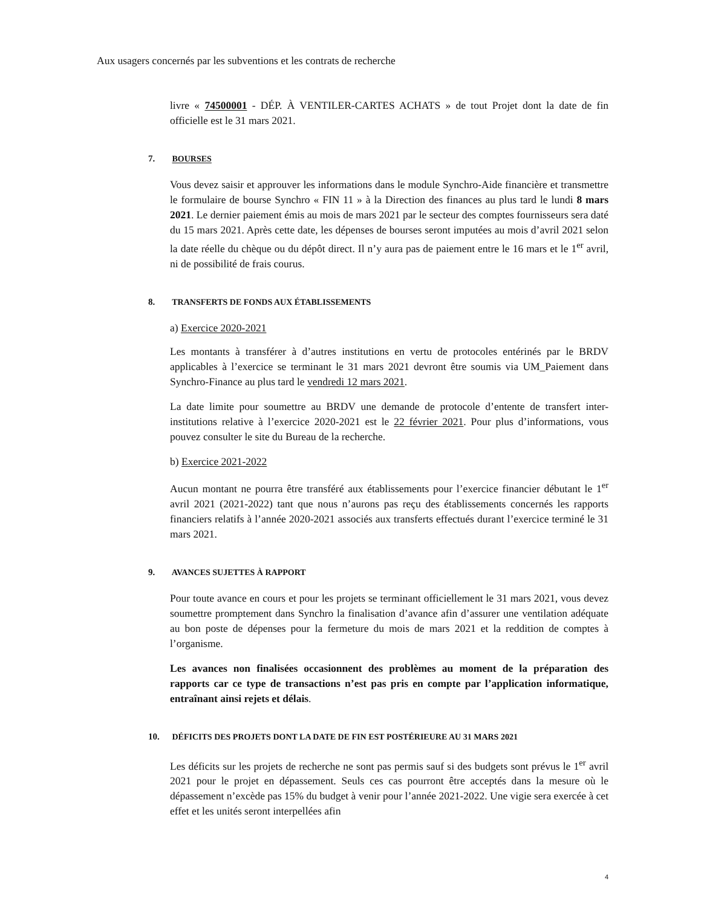Aux usagers concernés par les subventions et les contrats de recherche
livre « 74500001 - DÉP. À VENTILER-CARTES ACHATS » de tout Projet dont la date de fin officielle est le 31 mars 2021.
7. BOURSES
Vous devez saisir et approuver les informations dans le module Synchro-Aide financière et transmettre le formulaire de bourse Synchro « FIN 11 » à la Direction des finances au plus tard le lundi 8 mars 2021. Le dernier paiement émis au mois de mars 2021 par le secteur des comptes fournisseurs sera daté du 15 mars 2021. Après cette date, les dépenses de bourses seront imputées au mois d’avril 2021 selon la date réelle du chèque ou du dépôt direct. Il n’y aura pas de paiement entre le 16 mars et le 1<sup>er</sup> avril, ni de possibilité de frais courus.
8. TRANSFERTS DE FONDS AUX ÉTABLISSEMENTS
a) Exercice 2020-2021
Les montants à transférer à d’autres institutions en vertu de protocoles entérinés par le BRDV applicables à l’exercice se terminant le 31 mars 2021 devront être soumis via UM_Paiement dans Synchro-Finance au plus tard le vendredi 12 mars 2021.
La date limite pour soumettre au BRDV une demande de protocole d’entente de transfert inter-institutions relative à l’exercice 2020-2021 est le 22 février 2021. Pour plus d’informations, vous pouvez consulter le site du Bureau de la recherche.
b) Exercice 2021-2022
Aucun montant ne pourra être transféré aux établissements pour l’exercice financier débutant le 1<sup>er</sup> avril 2021 (2021-2022) tant que nous n’aurons pas reçu des établissements concernés les rapports financiers relatifs à l’année 2020-2021 associés aux transferts effectués durant l’exercice terminé le 31 mars 2021.
9. AVANCES SUJETTES À RAPPORT
Pour toute avance en cours et pour les projets se terminant officiellement le 31 mars 2021, vous devez soumettre promptement dans Synchro la finalisation d’avance afin d’assurer une ventilation adéquate au bon poste de dépenses pour la fermeture du mois de mars 2021 et la reddition de comptes à l’organisme.
Les avances non finalisées occasionnent des problèmes au moment de la préparation des rapports car ce type de transactions n’est pas pris en compte par l’application informatique, entraînant ainsi rejets et délais.
10. DÉFICITS DES PROJETS DONT LA DATE DE FIN EST POSTÉRIEURE AU 31 MARS 2021
Les déficits sur les projets de recherche ne sont pas permis sauf si des budgets sont prévus le 1<sup>er</sup> avril 2021 pour le projet en dépassement. Seuls ces cas pourront être acceptés dans la mesure où le dépassement n’excède pas 15% du budget à venir pour l’année 2021-2022. Une vigie sera exercée à cet effet et les unités seront interpellées afin
4